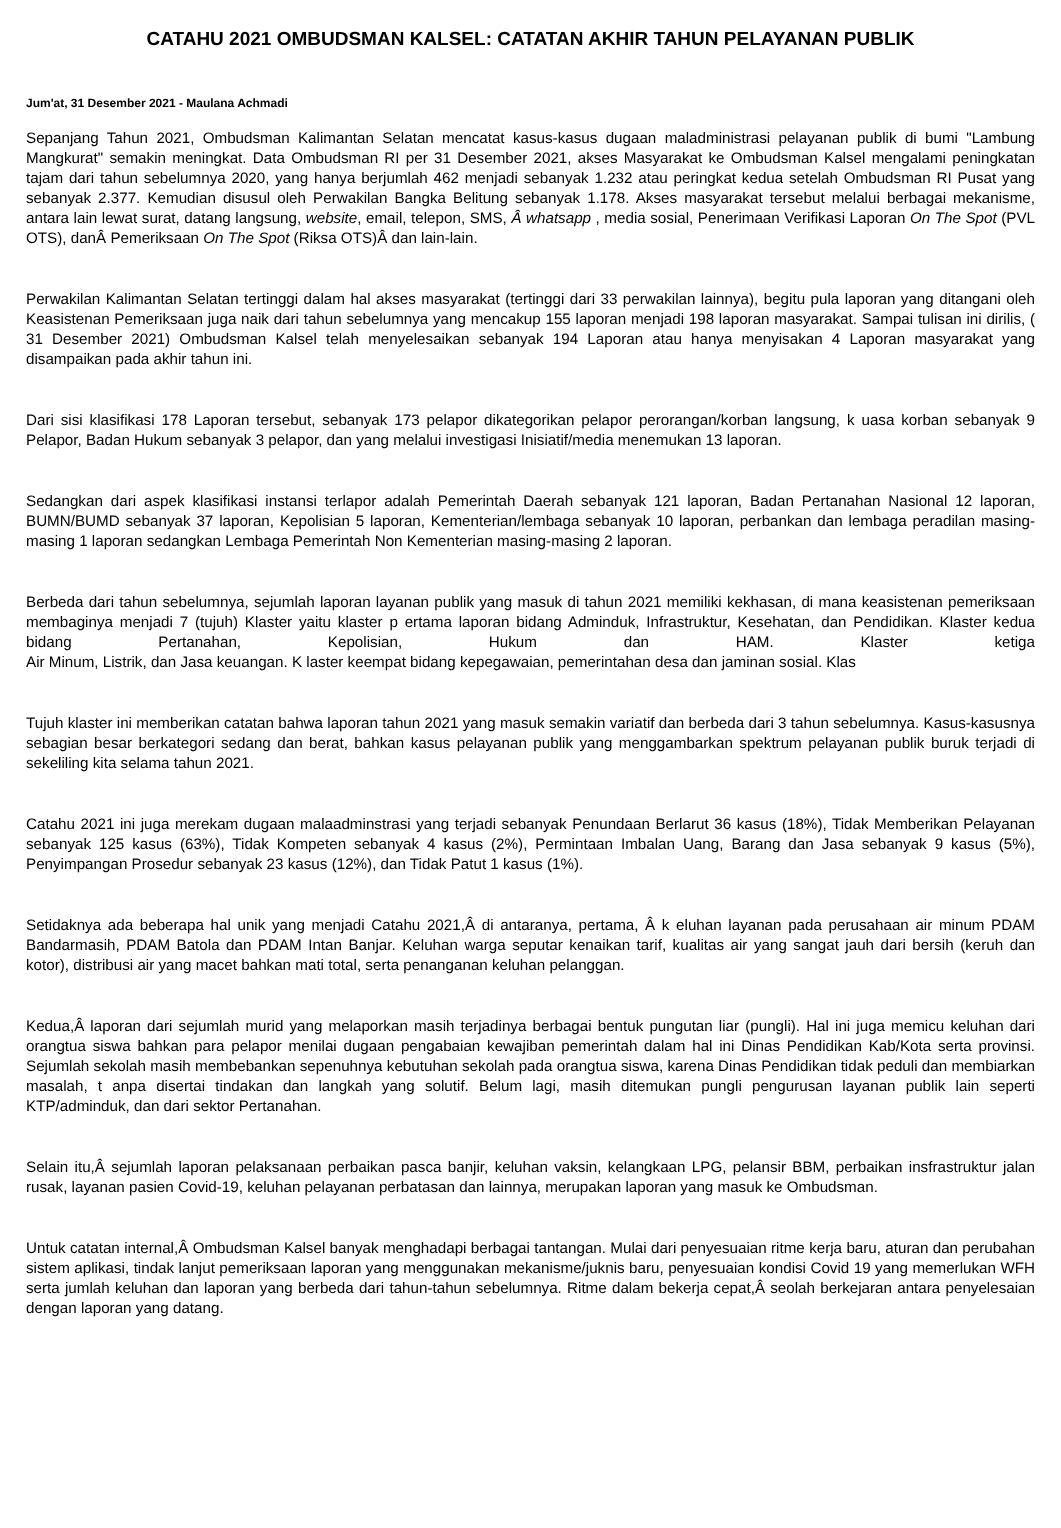CATAHU 2021 OMBUDSMAN KALSEL: CATATAN AKHIR TAHUN PELAYANAN PUBLIK
Jum'at, 31 Desember 2021 - Maulana Achmadi
Sepanjang Tahun 2021, Ombudsman Kalimantan Selatan mencatat kasus-kasus dugaan maladministrasi pelayanan publik di bumi "Lambung Mangkurat" semakin meningkat. Data Ombudsman RI per 31 Desember 2021, akses Masyarakat ke Ombudsman Kalsel mengalami peningkatan tajam dari tahun sebelumnya 2020, yang hanya berjumlah 462 menjadi sebanyak 1.232 atau peringkat kedua setelah Ombudsman RI Pusat yang sebanyak 2.377. Kemudian disusul oleh Perwakilan Bangka Belitung sebanyak 1.178. Akses masyarakat tersebut melalui berbagai mekanisme, antara lain lewat surat, datang langsung, website, email, telepon, SMS, Â whatsapp , media sosial, Penerimaan Verifikasi Laporan On The Spot (PVL OTS), danÂ Pemeriksaan On The Spot (Riksa OTS)Â dan lain-lain.
Perwakilan Kalimantan Selatan tertinggi dalam hal akses masyarakat (tertinggi dari 33 perwakilan lainnya), begitu pula laporan yang ditangani oleh Keasistenan Pemeriksaan juga naik dari tahun sebelumnya yang mencakup 155 laporan menjadi 198 laporan masyarakat. Sampai tulisan ini dirilis, ( 31 Desember 2021) Ombudsman Kalsel telah menyelesaikan sebanyak 194 Laporan atau hanya menyisakan 4 Laporan masyarakat yang disampaikan pada akhir tahun ini.
Dari sisi klasifikasi 178 Laporan tersebut, sebanyak 173 pelapor dikategorikan pelapor perorangan/korban langsung, k uasa korban sebanyak 9 Pelapor, Badan Hukum sebanyak 3 pelapor, dan yang melalui investigasi Inisiatif/media menemukan 13 laporan.
Sedangkan dari aspek klasifikasi instansi terlapor adalah Pemerintah Daerah sebanyak 121 laporan, Badan Pertanahan Nasional 12 laporan, BUMN/BUMD sebanyak 37 laporan, Kepolisian 5 laporan, Kementerian/lembaga sebanyak 10 laporan, perbankan dan lembaga peradilan masing-masing 1 laporan sedangkan Lembaga Pemerintah Non Kementerian masing-masing 2 laporan.
Berbeda dari tahun sebelumnya, sejumlah laporan layanan publik yang masuk di tahun 2021 memiliki kekhasan, di mana keasistenan pemeriksaan membaginya menjadi 7 (tujuh) Klaster yaitu klaster p ertama laporan bidang Adminduk, Infrastruktur, Kesehatan, dan Pendidikan. Klaster kedua bidang Pertanahan, Kepolisian, Hukum dan HAM. Klaster ketiga Air Minum, Listrik, dan Jasa keuangan. K laster keempat bidang kepegawaian, pemerintahan desa dan jaminan sosial. Klas
Tujuh klaster ini memberikan catatan bahwa laporan tahun 2021 yang masuk semakin variatif dan berbeda dari 3 tahun sebelumnya. Kasus-kasusnya sebagian besar berkategori sedang dan berat, bahkan kasus pelayanan publik yang menggambarkan spektrum pelayanan publik buruk terjadi di sekeliling kita selama tahun 2021.
Catahu 2021 ini juga merekam dugaan malaadminstrasi yang terjadi sebanyak Penundaan Berlarut 36 kasus (18%), Tidak Memberikan Pelayanan sebanyak 125 kasus (63%), Tidak Kompeten sebanyak 4 kasus (2%), Permintaan Imbalan Uang, Barang dan Jasa sebanyak 9 kasus (5%), Penyimpangan Prosedur sebanyak 23 kasus (12%), dan Tidak Patut 1 kasus (1%).
Setidaknya ada beberapa hal unik yang menjadi Catahu 2021,Â di antaranya, pertama, Â k eluhan layanan pada perusahaan air minum PDAM Bandarmasih, PDAM Batola dan PDAM Intan Banjar. Keluhan warga seputar kenaikan tarif, kualitas air yang sangat jauh dari bersih (keruh dan kotor), distribusi air yang macet bahkan mati total, serta penanganan keluhan pelanggan.
Kedua,Â laporan dari sejumlah murid yang melaporkan masih terjadinya berbagai bentuk pungutan liar (pungli). Hal ini juga memicu keluhan dari orangtua siswa bahkan para pelapor menilai dugaan pengabaian kewajiban pemerintah dalam hal ini Dinas Pendidikan Kab/Kota serta provinsi. Sejumlah sekolah masih membebankan sepenuhnya kebutuhan sekolah pada orangtua siswa, karena Dinas Pendidikan tidak peduli dan membiarkan masalah, t anpa disertai tindakan dan langkah yang solutif. Belum lagi, masih ditemukan pungli pengurusan layanan publik lain seperti KTP/adminduk, dan dari sektor Pertanahan.
Selain itu,Â sejumlah laporan pelaksanaan perbaikan pasca banjir, keluhan vaksin, kelangkaan LPG, pelansir BBM, perbaikan insfrastruktur jalan rusak, layanan pasien Covid-19, keluhan pelayanan perbatasan dan lainnya, merupakan laporan yang masuk ke Ombudsman.
Untuk catatan internal,Â Ombudsman Kalsel banyak menghadapi berbagai tantangan. Mulai dari penyesuaian ritme kerja baru, aturan dan perubahan sistem aplikasi, tindak lanjut pemeriksaan laporan yang menggunakan mekanisme/juknis baru, penyesuaian kondisi Covid 19 yang memerlukan WFH serta jumlah keluhan dan laporan yang berbeda dari tahun-tahun sebelumnya. Ritme dalam bekerja cepat,Â seolah berkejaran antara penyelesaian dengan laporan yang datang.